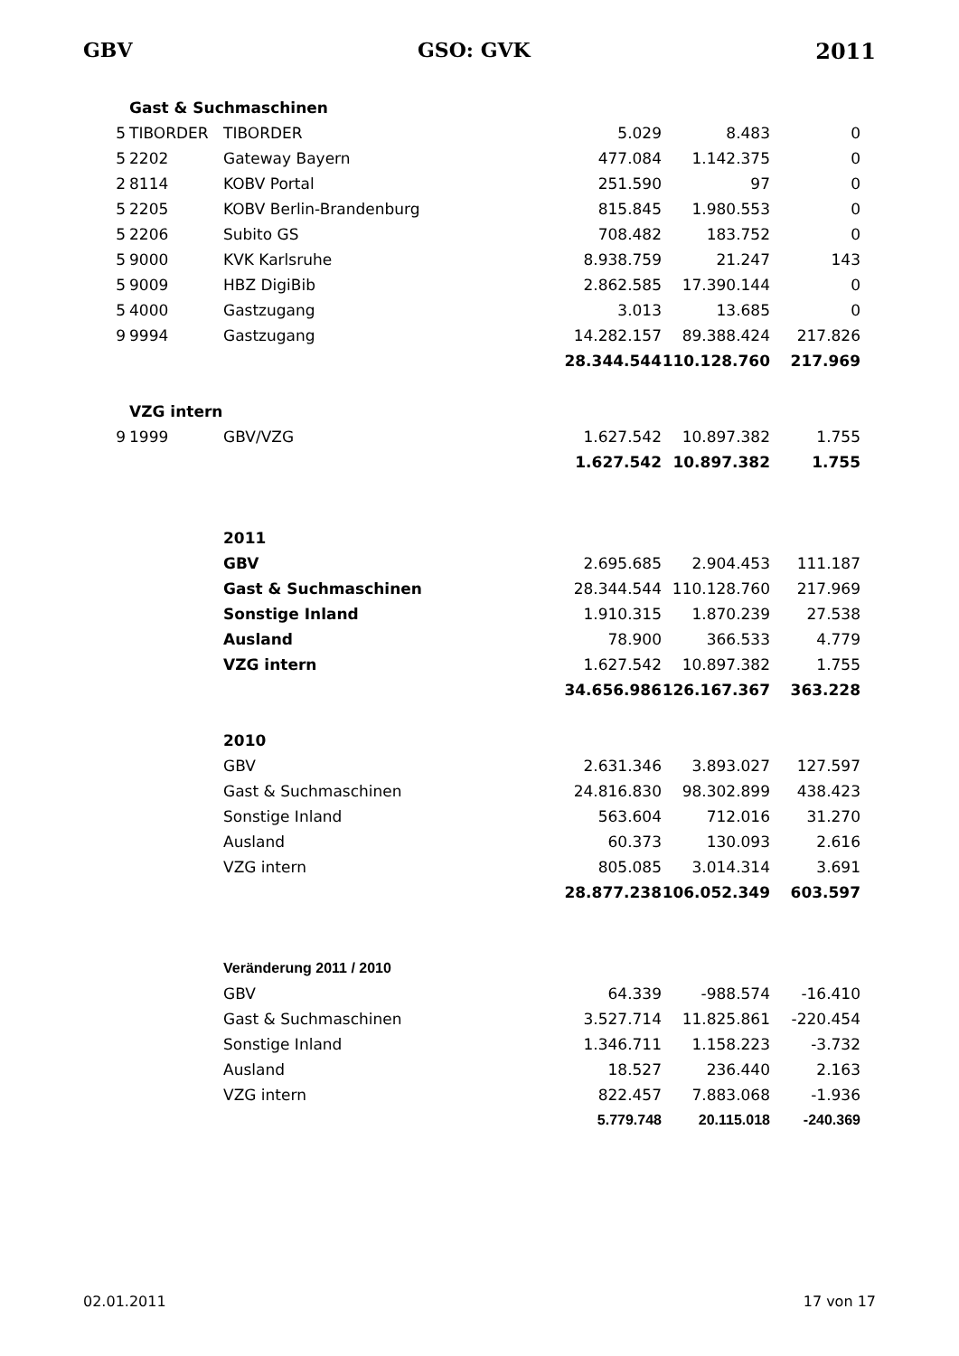GBV GSO: GVK 2011
| | Gast & Suchmaschinen | | | | |
| 5 | TIBORDER | TIBORDER | 5.029 | 8.483 | 0 |
| 5 | 2202 | Gateway Bayern | 477.084 | 1.142.375 | 0 |
| 2 | 8114 | KOBV Portal | 251.590 | 97 | 0 |
| 5 | 2205 | KOBV Berlin-Brandenburg | 815.845 | 1.980.553 | 0 |
| 5 | 2206 | Subito GS | 708.482 | 183.752 | 0 |
| 5 | 9000 | KVK Karlsruhe | 8.938.759 | 21.247 | 143 |
| 5 | 9009 | HBZ DigiBib | 2.862.585 | 17.390.144 | 0 |
| 5 | 4000 | Gastzugang | 3.013 | 13.685 | 0 |
| 9 | 9994 | Gastzugang | 14.282.157 | 89.388.424 | 217.826 |
| | | | 28.344.544 | 110.128.760 | 217.969 |
| | VZG intern | | | | |
| 9 | 1999 | GBV/VZG | 1.627.542 | 10.897.382 | 1.755 |
| | | | 1.627.542 | 10.897.382 | 1.755 |
| | | 2011 | | | |
| | | GBV | 2.695.685 | 2.904.453 | 111.187 |
| | | Gast & Suchmaschinen | 28.344.544 | 110.128.760 | 217.969 |
| | | Sonstige Inland | 1.910.315 | 1.870.239 | 27.538 |
| | | Ausland | 78.900 | 366.533 | 4.779 |
| | | VZG intern | 1.627.542 | 10.897.382 | 1.755 |
| | | | 34.656.986 | 126.167.367 | 363.228 |
| | | 2010 | | | |
| | | GBV | 2.631.346 | 3.893.027 | 127.597 |
| | | Gast & Suchmaschinen | 24.816.830 | 98.302.899 | 438.423 |
| | | Sonstige Inland | 563.604 | 712.016 | 31.270 |
| | | Ausland | 60.373 | 130.093 | 2.616 |
| | | VZG intern | 805.085 | 3.014.314 | 3.691 |
| | | | 28.877.238 | 106.052.349 | 603.597 |
| | | Veränderung 2011 / 2010 | | | |
| | | GBV | 64.339 | -988.574 | -16.410 |
| | | Gast & Suchmaschinen | 3.527.714 | 11.825.861 | -220.454 |
| | | Sonstige Inland | 1.346.711 | 1.158.223 | -3.732 |
| | | Ausland | 18.527 | 236.440 | 2.163 |
| | | VZG intern | 822.457 | 7.883.068 | -1.936 |
| | | | 5.779.748 | 20.115.018 | -240.369 |
02.01.2011 17 von 17